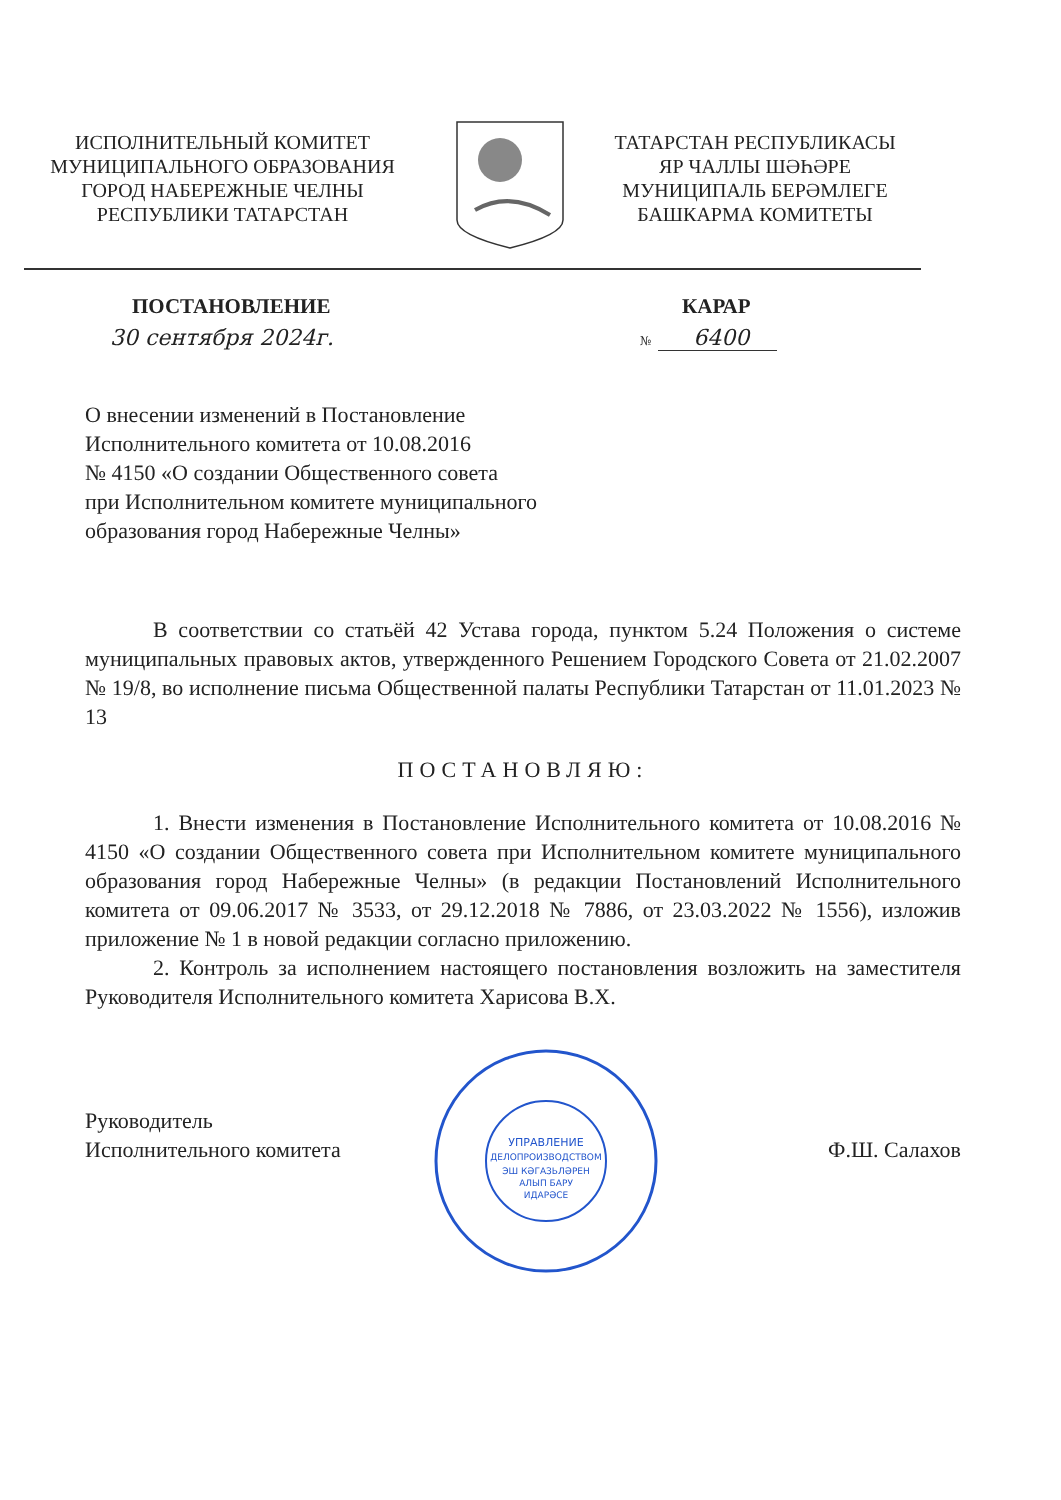ИСПОЛНИТЕЛЬНЫЙ КОМИТЕТ
МУНИЦИПАЛЬНОГО ОБРАЗОВАНИЯ
ГОРОД НАБЕРЕЖНЫЕ ЧЕЛНЫ
РЕСПУБЛИКИ ТАТАРСТАН
ТАТАРСТАН РЕСПУБЛИКАСЫ
ЯР ЧАЛЛЫ ШӘҺӘРЕ
МУНИЦИПАЛЬ БЕРӘМЛЕГЕ
БАШКАРМА КОМИТЕТЫ
ПОСТАНОВЛЕНИЕ КАРАР
30 сентября 2024г.
№ 6400
О внесении изменений в Постановление
Исполнительного комитета от 10.08.2016
№ 4150 «О создании Общественного совета
при Исполнительном комитете муниципального
образования город Набережные Челны»
В соответствии со статьёй 42 Устава города, пунктом 5.24 Положения о системе муниципальных правовых актов, утвержденного Решением Городского Совета от 21.02.2007 № 19/8, во исполнение письма Общественной палаты Республики Татарстан от 11.01.2023 № 13
ПОСТАНОВЛЯЮ:
1. Внести изменения в Постановление Исполнительного комитета от 10.08.2016 № 4150 «О создании Общественного совета при Исполнительном комитете муниципального образования город Набережные Челны» (в редакции Постановлений Исполнительного комитета от 09.06.2017 № 3533, от 29.12.2018 № 7886, от 23.03.2022 № 1556), изложив приложение № 1 в новой редакции согласно приложению.
2. Контроль за исполнением настоящего постановления возложить на заместителя Руководителя Исполнительного комитета Харисова В.Х.
Руководитель
Исполнительного комитета
УПРАВЛЕНИЕ
ДЕЛОПРОИЗВОДСТВОМ
ЭШ КӘГАЗЬЛӘРЕН
АЛЫП БАРУ
ИДАРӘСЕ
Ф.Ш. Салахов